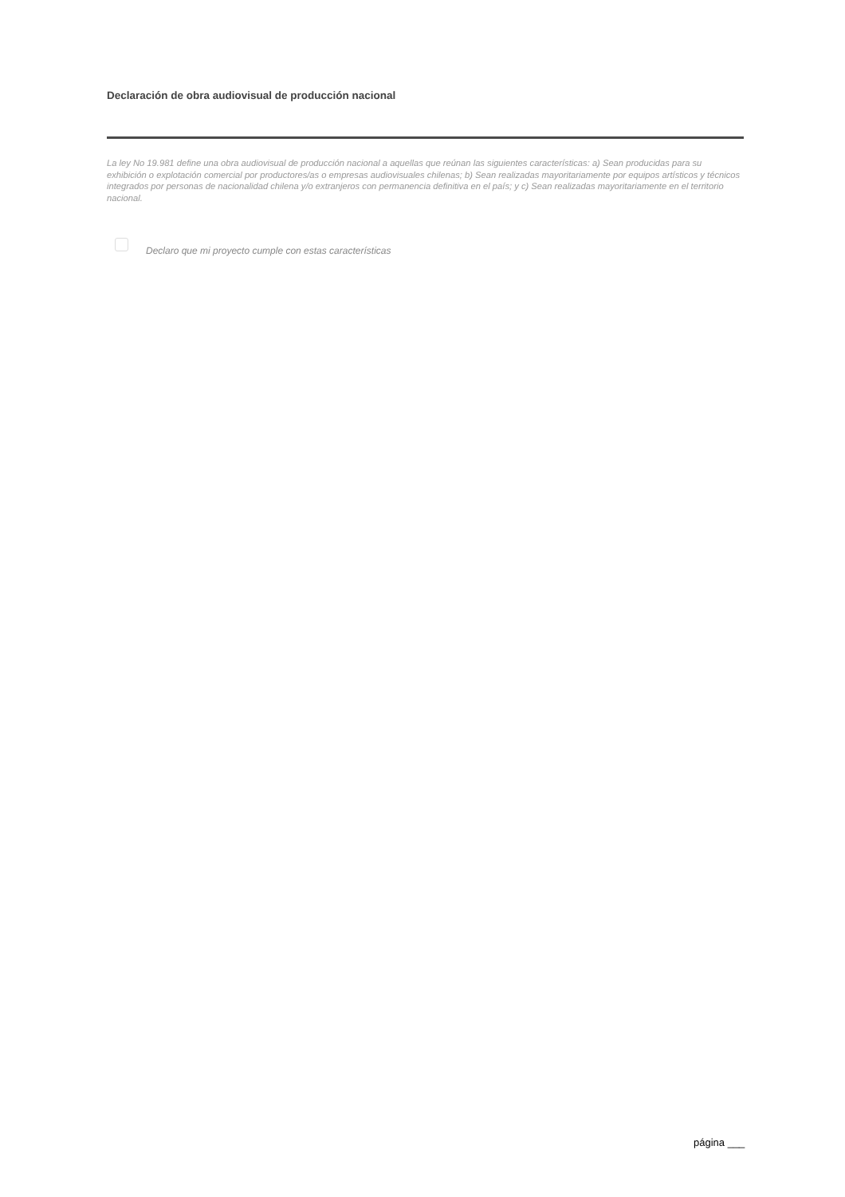Declaración de obra audiovisual de producción nacional
La ley No 19.981 define una obra audiovisual de producción nacional a aquellas que reúnan las siguientes características: a) Sean producidas para su exhibición o explotación comercial por productores/as o empresas audiovisuales chilenas; b) Sean realizadas mayoritariamente por equipos artísticos y técnicos integrados por personas de nacionalidad chilena y/o extranjeros con permanencia definitiva en el país; y c) Sean realizadas mayoritariamente en el territorio nacional.
Declaro que mi proyecto cumple con estas características
página ___